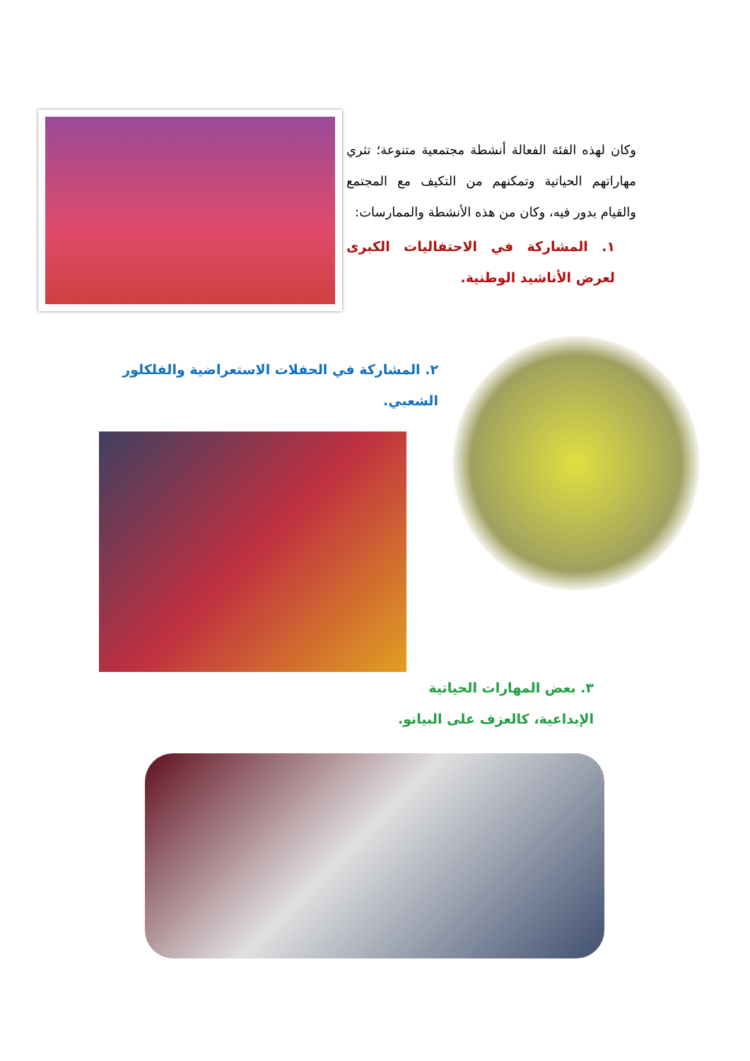وكان لهذه الفئة الفعالة أنشطة مجتمعية متنوعة؛ تثري مهاراتهم الحياتية وتمكنهم من التكيف مع المجتمع والقيام بدور فيه، وكان من هذه الأنشطة والممارسات:
١. المشاركة في الاحتفاليات الكبرى لعرض الأناشيد الوطنية.
٢. المشاركة في الحفلات الاستعراضية والفلكلور الشعبي.
٣. بعض المهارات الحياتية الإبداعية، كالعزف على البيانو.